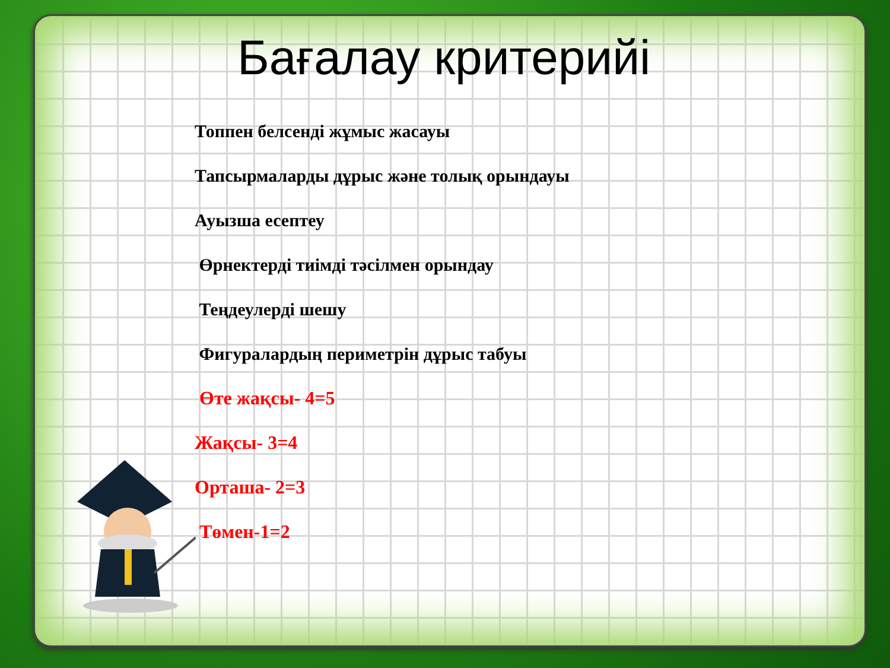Бағалау критерийі
Топпен белсенді жұмыс жасауы
Тапсырмаларды дұрыс және толық орындауы
Ауызша есептеу
Өрнектерді тиімді тәсілмен орындау
Теңдеулерді шешу
Фигуралардың периметрін дұрыс табуы
Өте жақсы- 4=5
Жақсы- 3=4
Орташа- 2=3
Төмен-1=2